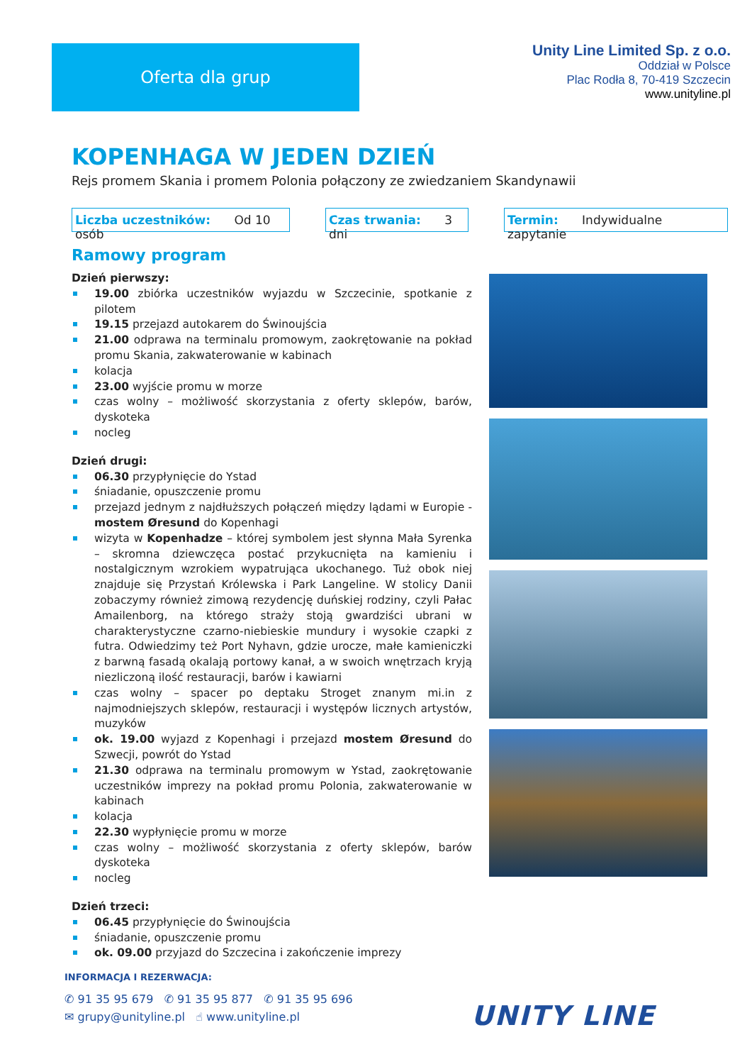Oferta dla grup
Unity Line Limited Sp. z o.o.
Oddział w Polsce
Plac Rodła 8, 70-419 Szczecin
www.unityline.pl
KOPENHAGA W JEDEN DZIEŃ
Rejs promem Skania i promem Polonia połączony ze zwiedzaniem Skandynawii
Liczba uczestników: Od 10 osób
Czas trwania: 3 dni
Termin: Indywidualne zapytanie
Ramowy program
Dzień pierwszy:
19.00 zbiórka uczestników wyjazdu w Szczecinie, spotkanie z pilotem
19.15 przejazd autokarem do Świnoujścia
21.00 odprawa na terminalu promowym, zaokrętowanie na pokład promu Skania, zakwaterowanie w kabinach
kolacja
23.00 wyjście promu w morze
czas wolny – możliwość skorzystania z oferty sklepów, barów, dyskoteka
nocleg
Dzień drugi:
06.30 przypłynięcie do Ystad
śniadanie, opuszczenie promu
przejazd jednym z najdłuższych połączeń między lądami w Europie - mostem Øresund do Kopenhagi
wizyta w Kopenhadze – której symbolem jest słynna Mała Syrenka – skromna dziewczęca postać przykucnięta na kamieniu i nostalgicznym wzrokiem wypatrująca ukochanego. Tuż obok niej znajduje się Przystań Królewska i Park Langeline. W stolicy Danii zobaczymy również zimową rezydencję duńskiej rodziny, czyli Pałac Amailenborg, na którego straży stoją gwardziści ubrani w charakterystyczne czarno-niebieskie mundury i wysokie czapki z futra. Odwiedzimy też Port Nyhavn, gdzie urocze, małe kamieniczki z barwną fasadą okalają portowy kanał, a w swoich wnętrzach kryją niezliczoną ilość restauracji, barów i kawiarni
czas wolny – spacer po deptaku Stroget znanym mi.in z najmodniejszych sklepów, restauracji i występów licznych artystów, muzyków
ok. 19.00 wyjazd z Kopenhagi i przejazd mostem Øresund do Szwecji, powrót do Ystad
21.30 odprawa na terminalu promowym w Ystad, zaokrętowanie uczestników imprezy na pokład promu Polonia, zakwaterowanie w kabinach
kolacja
22.30 wypłynięcie promu w morze
czas wolny – możliwość skorzystania z oferty sklepów, barów dyskoteka
nocleg
Dzień trzeci:
06.45 przypłynięcie do Świnoujścia
śniadanie, opuszczenie promu
ok. 09.00 przyjazd do Szczecina i zakończenie imprezy
INFORMACJA I REZERWACJA:
✆ 91 35 95 679 ✆ 91 35 95 877 ✆ 91 35 95 696
✉ grupy@unityline.pl ☝ www.unityline.pl
UNITY LINE